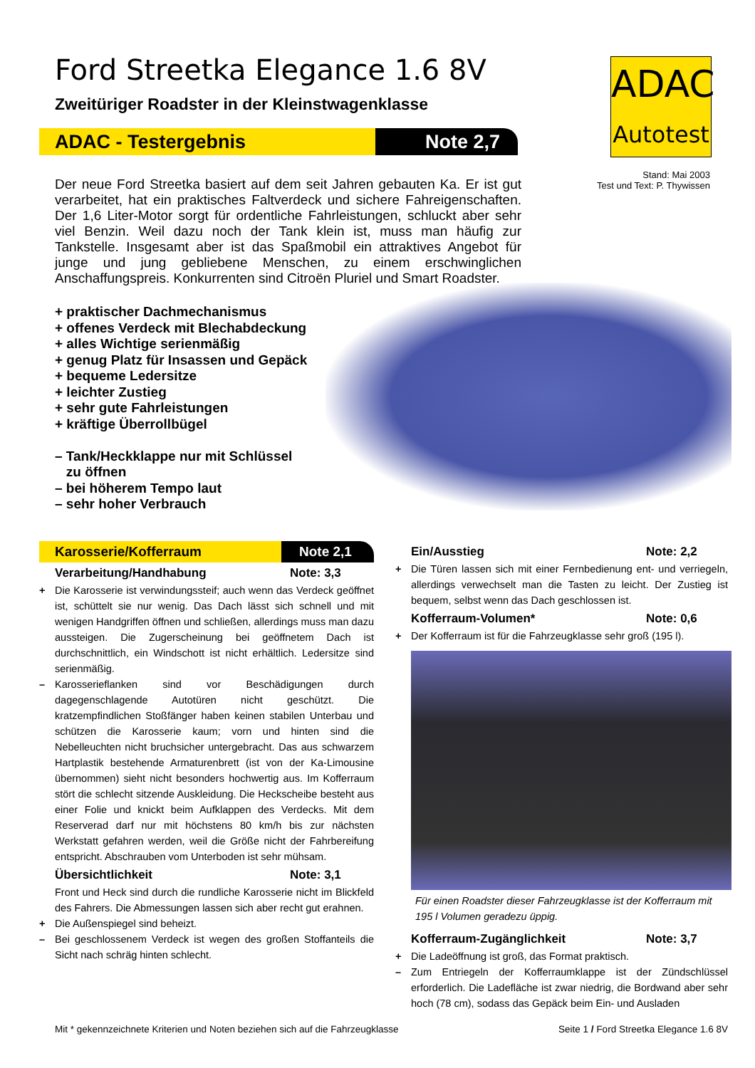ADAC
Autotest
Stand: Mai 2003
Test und Text: P. Thywissen
Ford Streetka Elegance 1.6 8V
Zweitüriger Roadster in der Kleinstwagenklasse
ADAC - Testergebnis Note 2,7
Der neue Ford Streetka basiert auf dem seit Jahren gebauten Ka. Er ist gut verarbeitet, hat ein praktisches Faltverdeck und sichere Fahreigenschaften. Der 1,6 Liter-Motor sorgt für ordentliche Fahrleistungen, schluckt aber sehr viel Benzin. Weil dazu noch der Tank klein ist, muss man häufig zur Tankstelle. Insgesamt aber ist das Spaßmobil ein attraktives Angebot für junge und jung gebliebene Menschen, zu einem erschwinglichen Anschaffungspreis. Konkurrenten sind Citroën Pluriel und Smart Roadster.
+ praktischer Dachmechanismus
+ offenes Verdeck mit Blechabdeckung
+ alles Wichtige serienmäßig
+ genug Platz für Insassen und Gepäck
+ bequeme Ledersitze
+ leichter Zustieg
+ sehr gute Fahrleistungen
+ kräftige Überrollbügel
– Tank/Heckklappe nur mit Schlüssel
zu öffnen
– bei höherem Tempo laut
– sehr hoher Verbrauch
Karosserie/Kofferraum Note 2,1
Verarbeitung/Handhabung Note: 3,3
+ Die Karosserie ist verwindungssteif; auch wenn das Verdeck geöffnet ist, schüttelt sie nur wenig. Das Dach lässt sich schnell und mit wenigen Handgriffen öffnen und schließen, allerdings muss man dazu aussteigen. Die Zugerscheinung bei geöffnetem Dach ist durchschnittlich, ein Windschott ist nicht erhältlich. Ledersitze sind serienmäßig.
– Karosserieflanken sind vor Beschädigungen durch dagegenschlagende Autotüren nicht geschützt. Die kratzempfindlichen Stoßfänger haben keinen stabilen Unterbau und schützen die Karosserie kaum; vorn und hinten sind die Nebelleuchten nicht bruchsicher untergebracht. Das aus schwarzem Hartplastik bestehende Armaturenbrett (ist von der Ka-Limousine übernommen) sieht nicht besonders hochwertig aus. Im Kofferraum stört die schlecht sitzende Auskleidung. Die Heckscheibe besteht aus einer Folie und knickt beim Aufklappen des Verdecks. Mit dem Reserverad darf nur mit höchstens 80 km/h bis zur nächsten Werkstatt gefahren werden, weil die Größe nicht der Fahrbereifung entspricht. Abschrauben vom Unterboden ist sehr mühsam.
Übersichtlichkeit Note: 3,1
Front und Heck sind durch die rundliche Karosserie nicht im Blickfeld des Fahrers. Die Abmessungen lassen sich aber recht gut erahnen.
+ Die Außenspiegel sind beheizt.
– Bei geschlossenem Verdeck ist wegen des großen Stoffanteils die Sicht nach schräg hinten schlecht.
Ein/Ausstieg Note: 2,2
+ Die Türen lassen sich mit einer Fernbedienung ent- und verriegeln, allerdings verwechselt man die Tasten zu leicht. Der Zustieg ist bequem, selbst wenn das Dach geschlossen ist.
Kofferraum-Volumen* Note: 0,6
+ Der Kofferraum ist für die Fahrzeugklasse sehr groß (195 l).
Für einen Roadster dieser Fahrzeugklasse ist der Kofferraum mit 195 l Volumen geradezu üppig.
Kofferraum-Zugänglichkeit Note: 3,7
+ Die Ladeöffnung ist groß, das Format praktisch.
– Zum Entriegeln der Kofferraumklappe ist der Zündschlüssel erforderlich. Die Ladefläche ist zwar niedrig, die Bordwand aber sehr hoch (78 cm), sodass das Gepäck beim Ein- und Ausladen
Mit * gekennzeichnete Kriterien und Noten beziehen sich auf die Fahrzeugklasse Seite 1 / Ford Streetka Elegance 1.6 8V